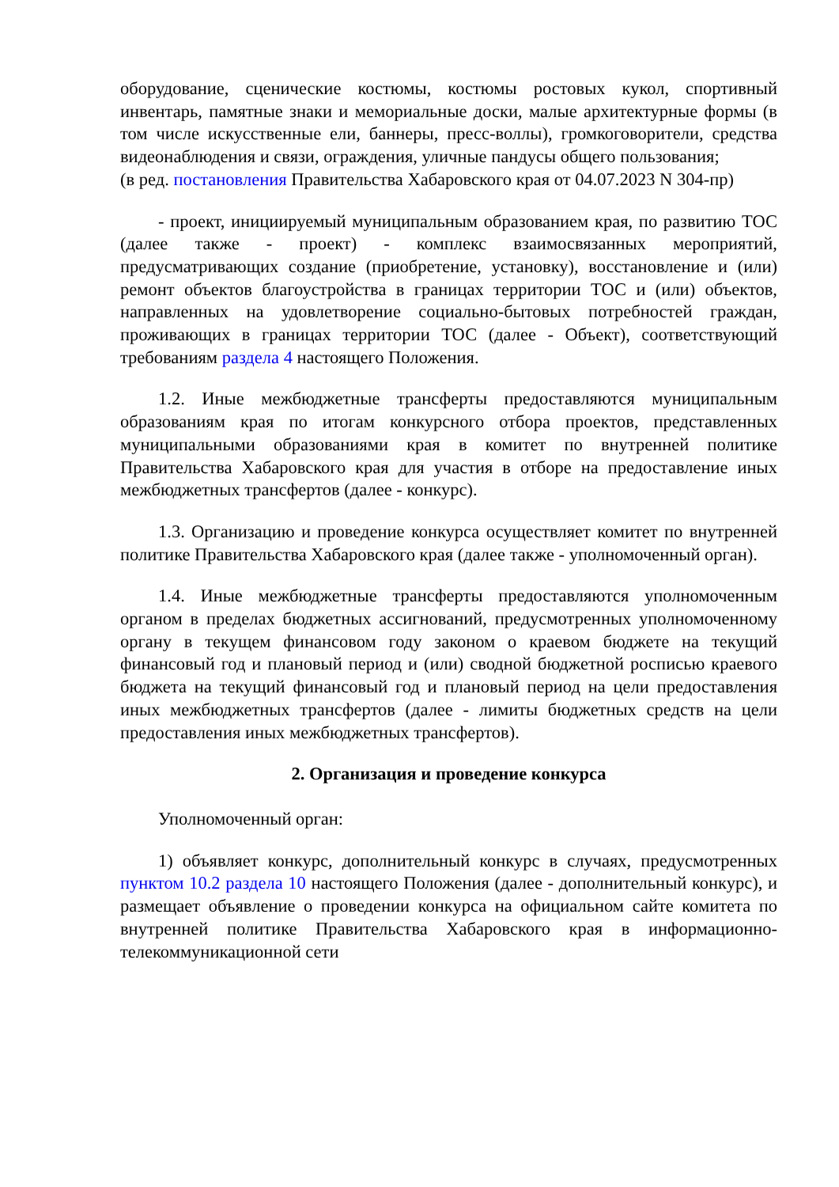оборудование, сценические костюмы, костюмы ростовых кукол, спортивный инвентарь, памятные знаки и мемориальные доски, малые архитектурные формы (в том числе искусственные ели, баннеры, пресс-воллы), громкоговорители, средства видеонаблюдения и связи, ограждения, уличные пандусы общего пользования;
(в ред. постановления Правительства Хабаровского края от 04.07.2023 N 304-пр)
- проект, инициируемый муниципальным образованием края, по развитию ТОС (далее также - проект) - комплекс взаимосвязанных мероприятий, предусматривающих создание (приобретение, установку), восстановление и (или) ремонт объектов благоустройства в границах территории ТОС и (или) объектов, направленных на удовлетворение социально-бытовых потребностей граждан, проживающих в границах территории ТОС (далее - Объект), соответствующий требованиям раздела 4 настоящего Положения.
1.2. Иные межбюджетные трансферты предоставляются муниципальным образованиям края по итогам конкурсного отбора проектов, представленных муниципальными образованиями края в комитет по внутренней политике Правительства Хабаровского края для участия в отборе на предоставление иных межбюджетных трансфертов (далее - конкурс).
1.3. Организацию и проведение конкурса осуществляет комитет по внутренней политике Правительства Хабаровского края (далее также - уполномоченный орган).
1.4. Иные межбюджетные трансферты предоставляются уполномоченным органом в пределах бюджетных ассигнований, предусмотренных уполномоченному органу в текущем финансовом году законом о краевом бюджете на текущий финансовый год и плановый период и (или) сводной бюджетной росписью краевого бюджета на текущий финансовый год и плановый период на цели предоставления иных межбюджетных трансфертов (далее - лимиты бюджетных средств на цели предоставления иных межбюджетных трансфертов).
2. Организация и проведение конкурса
Уполномоченный орган:
1) объявляет конкурс, дополнительный конкурс в случаях, предусмотренных пунктом 10.2 раздела 10 настоящего Положения (далее - дополнительный конкурс), и размещает объявление о проведении конкурса на официальном сайте комитета по внутренней политике Правительства Хабаровского края в информационно-телекоммуникационной сети